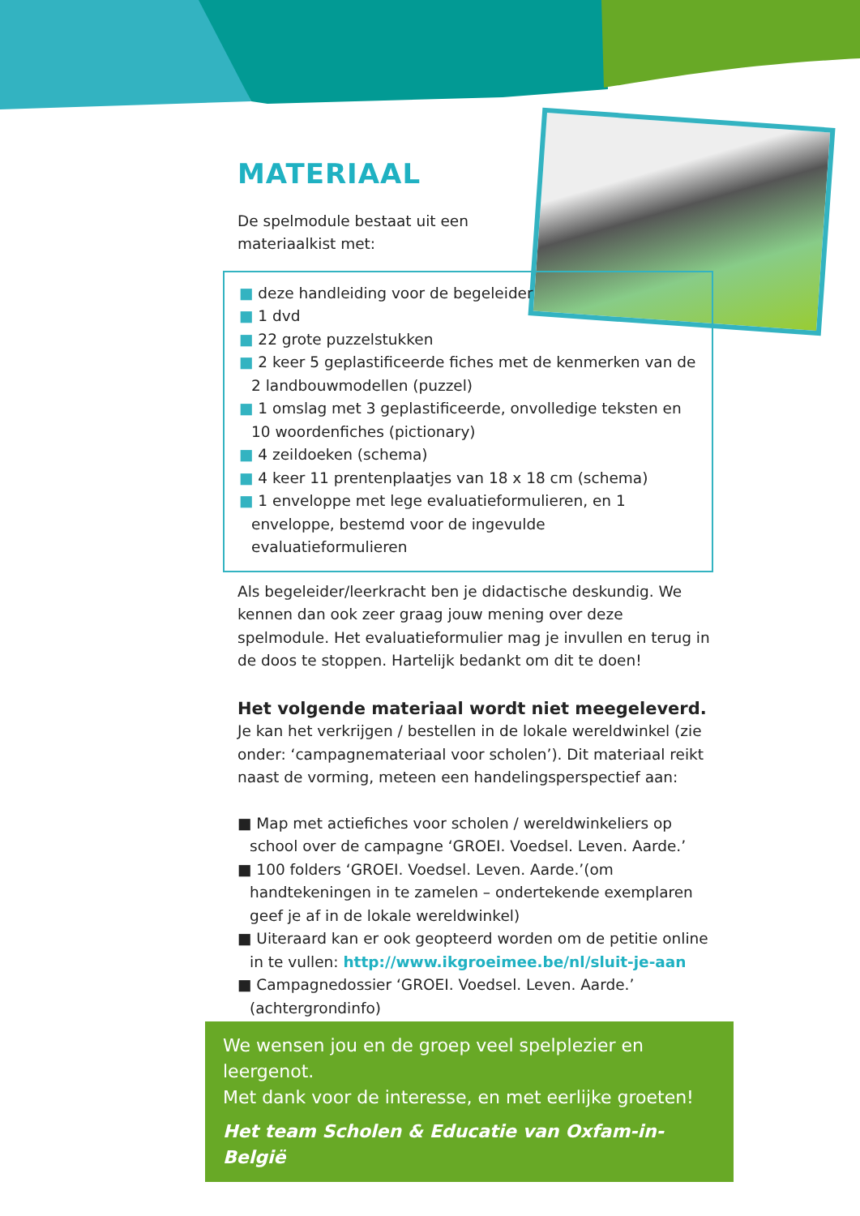MATERIAAL
De spelmodule bestaat uit een
materiaalkist met:
■ deze handleiding voor de begeleider
■ 1 dvd
■ 22 grote puzzelstukken
■ 2 keer 5 geplastificeerde fiches met de kenmerken van de 2 landbouwmodellen (puzzel)
■ 1 omslag met 3 geplastificeerde, onvolledige teksten en 10 woordenfiches (pictionary)
■ 4 zeildoeken (schema)
■ 4 keer 11 prentenplaatjes van 18 x 18 cm (schema)
■ 1 enveloppe met lege evaluatieformulieren, en 1 enveloppe, bestemd voor de ingevulde evaluatieformulieren
Als begeleider/leerkracht ben je didactische deskundig. We kennen dan ook zeer graag jouw mening over deze spelmodule. Het evaluatieformulier mag je invullen en terug in de doos te stoppen. Hartelijk bedankt om dit te doen!
Het volgende materiaal wordt niet meegeleverd.
Je kan het verkrijgen / bestellen in de lokale wereldwinkel (zie onder: ‘campagnemateriaal voor scholen’). Dit materiaal reikt naast de vorming, meteen een handelingsperspectief aan:
■ Map met actiefiches voor scholen / wereldwinkeliers op school over de campagne ‘GROEI. Voedsel. Leven. Aarde.’
■ 100 folders ‘GROEI. Voedsel. Leven. Aarde.’(om handtekeningen in te zamelen – ondertekende exemplaren geef je af in de lokale wereldwinkel)
■ Uiteraard kan er ook geopteerd worden om de petitie online in te vullen: http://www.ikgroeimee.be/nl/sluit-je-aan
■ Campagnedossier ‘GROEI. Voedsel. Leven. Aarde.’ (achtergrondinfo)
We wensen jou en de groep veel spelplezier en leergenot.
Met dank voor de interesse, en met eerlijke groeten!
Het team Scholen & Educatie van Oxfam-in-België